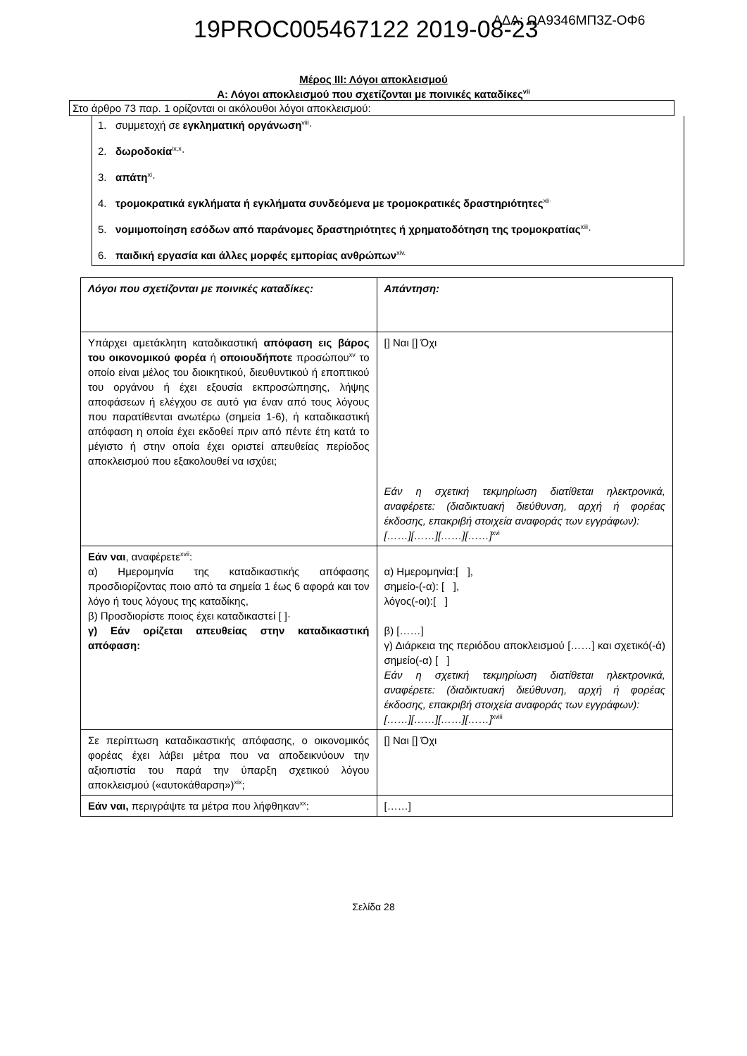19PROC005467122 2019-08-23 ΑΔΑ: ΩΑ9346ΜΠ3Ζ-ΟΦ6
Μέρος ΙΙΙ: Λόγοι αποκλεισμού
Α: Λόγοι αποκλεισμού που σχετίζονται με ποινικές καταδίκες<sup>vii</sup>
Στο άρθρο 73 παρ. 1 ορίζονται οι ακόλουθοι λόγοι αποκλεισμού:
1. συμμετοχή σε εγκληματική οργάνωση<sup>viii</sup>·
2. δωροδοκία<sup>ix,x</sup>·
3. απάτη<sup>xi</sup>·
4. τρομοκρατικά εγκλήματα ή εγκλήματα συνδεόμενα με τρομοκρατικές δραστηριότητες<sup>xii·</sup>
5. νομιμοποίηση εσόδων από παράνομες δραστηριότητες ή χρηματοδότηση της τρομοκρατίας<sup>xiii</sup>·
6. παιδική εργασία και άλλες μορφές εμπορίας ανθρώπων<sup>xiv.</sup>
| Λόγοι που σχετίζονται με ποινικές καταδίκες: | Απάντηση: |
| Υπάρχει αμετάκλητη καταδικαστική απόφαση εις βάρος του οικονομικού φορέα ή οποιουδήποτε προσώπου<sup>xv</sup> το οποίο είναι μέλος του διοικητικού, διευθυντικού ή εποπτικού του οργάνου ή έχει εξουσία εκπροσώπησης, λήψης αποφάσεων ή ελέγχου σε αυτό για έναν από τους λόγους που παρατίθενται ανωτέρω (σημεία 1-6), ή καταδικαστική απόφαση η οποία έχει εκδοθεί πριν από πέντε έτη κατά το μέγιστο ή στην οποία έχει οριστεί απευθείας περίοδος αποκλεισμού που εξακολουθεί να ισχύει; | [] Ναι [] Όχι Εάν η σχετική τεκμηρίωση διατίθεται ηλεκτρονικά, αναφέρετε: (διαδικτυακή διεύθυνση, αρχή ή φορέας έκδοσης, επακριβή στοιχεία αναφοράς των εγγράφων): [……][……][……][……]<sup>xvi</sup> |
| Εάν ναι , αναφέρετε<sup>xvii</sup>: α) Ημερομηνία της καταδικαστικής απόφασης προσδιορίζοντας ποιο από τα σημεία 1 έως 6 αφορά και τον λόγο ή τους λόγους της καταδίκης, β) Προσδιορίστε ποιος έχει καταδικαστεί [ ]· γ) Εάν ορίζεται απευθείας στην καταδικαστική απόφαση: | α) Ημερομηνία:[ ], σημείο-(-α): [ ], λόγος(-οι):[ ] β) [……] γ) Διάρκεια της περιόδου αποκλεισμού [……] και σχετικό(-ά) σημείο(-α) [ ] Εάν η σχετική τεκμηρίωση διατίθεται ηλεκτρονικά, αναφέρετε: (διαδικτυακή διεύθυνση, αρχή ή φορέας έκδοσης, επακριβή στοιχεία αναφοράς των εγγράφων): [……][……][……][……]<sup>xviii</sup> |
| Σε περίπτωση καταδικαστικής απόφασης, ο οικονομικός φορέας έχει λάβει μέτρα που να αποδεικνύουν την αξιοπιστία του παρά την ύπαρξη σχετικού λόγου αποκλεισμού («αυτοκάθαρση»)<sup>xix</sup>; | [] Ναι [] Όχι |
| Εάν ναι, περιγράψτε τα μέτρα που λήφθηκαν<sup>xx</sup>: | [……] |
Σελίδα 28